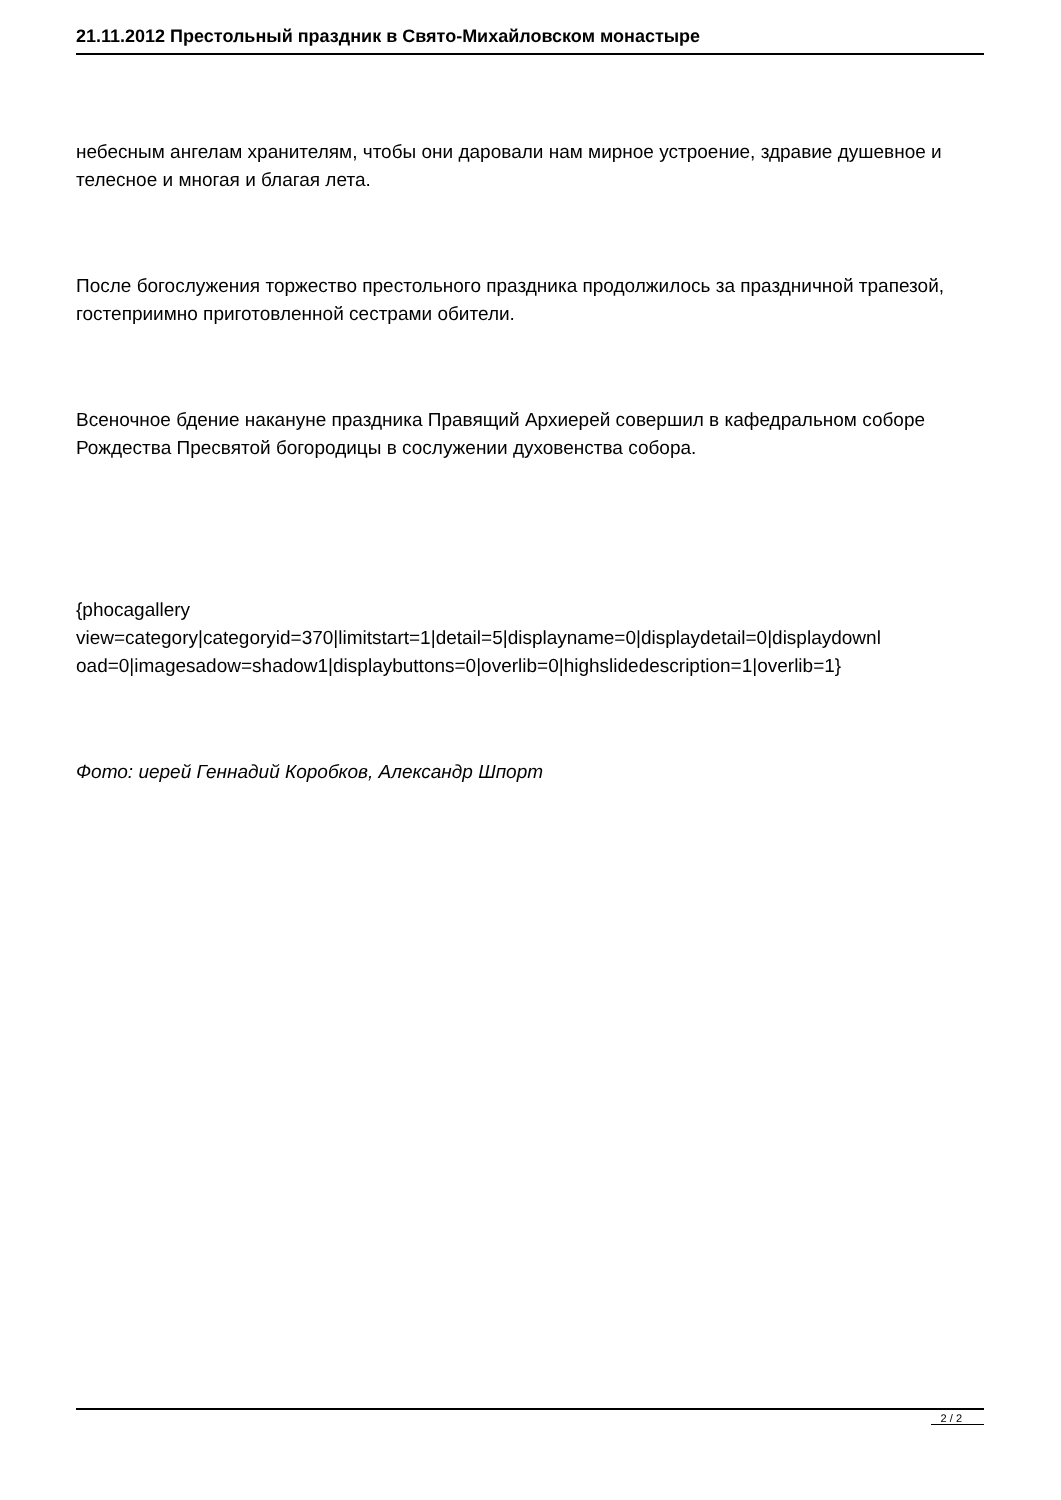21.11.2012 Престольный праздник в Свято-Михайловском монастыре
небесным ангелам хранителям, чтобы они даровали нам мирное устроение, здравие душевное и телесное и многая и благая лета.
После богослужения торжество престольного праздника продолжилось за праздничной трапезой, гостеприимно приготовленной сестрами обители.
Всеночное бдение накануне праздника Правящий Архиерей совершил в кафедральном соборе Рождества Пресвятой богородицы в сослужении духовенства собора.
{phocagallery
view=category|categoryid=370|limitstart=1|detail=5|displayname=0|displaydetail=0|displaydownl
oad=0|imagesadow=shadow1|displaybuttons=0|overlib=0|highslidedescription=1|overlib=1}
Фото: иерей Геннадий Коробков, Александр Шпорт
2 / 2